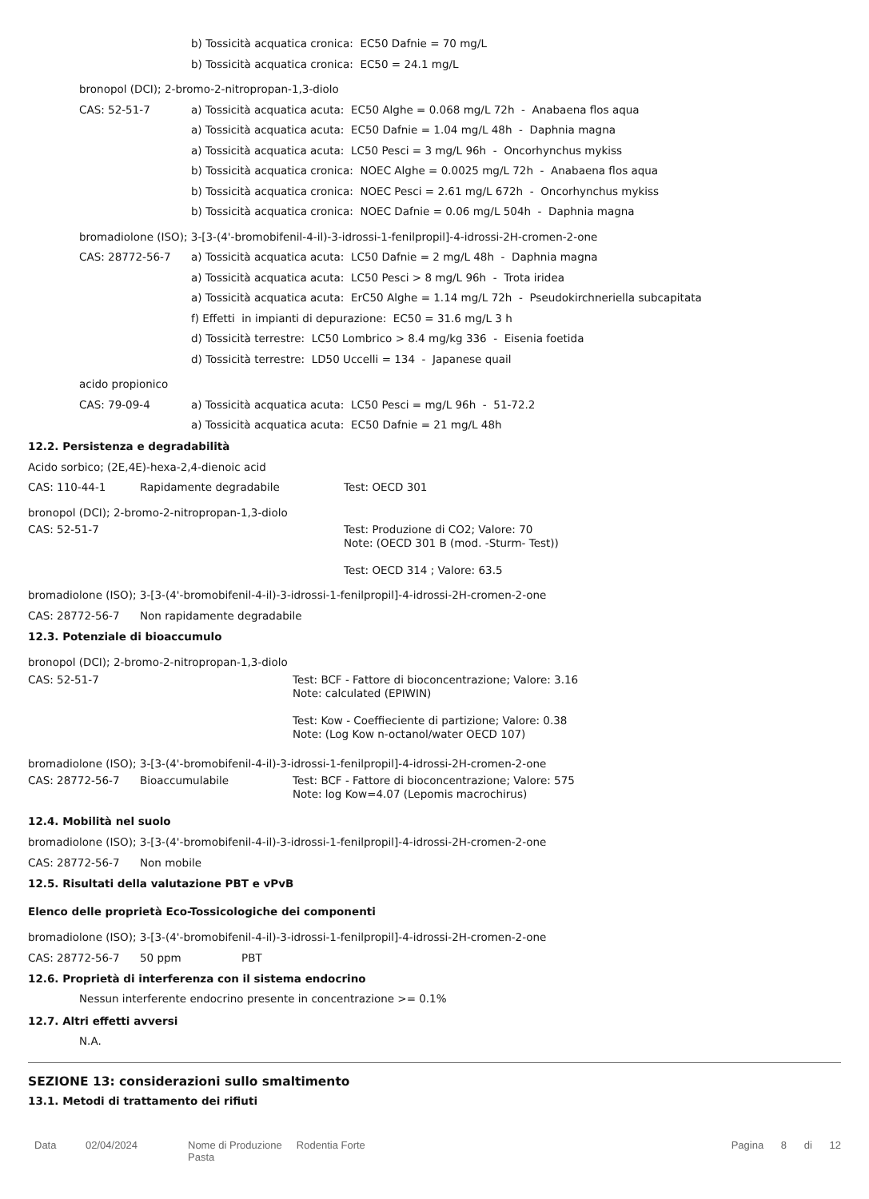b) Tossicità acquatica cronica: EC50 Dafnie = 70 mg/L
b) Tossicità acquatica cronica: EC50 = 24.1 mg/L
bronopol (DCI); 2-bromo-2-nitropropan-1,3-diolo
CAS: 52-51-7
a) Tossicità acquatica acuta: EC50 Alghe = 0.068 mg/L 72h - Anabaena flos aqua
a) Tossicità acquatica acuta: EC50 Dafnie = 1.04 mg/L 48h - Daphnia magna
a) Tossicità acquatica acuta: LC50 Pesci = 3 mg/L 96h - Oncorhynchus mykiss
b) Tossicità acquatica cronica: NOEC Alghe = 0.0025 mg/L 72h - Anabaena flos aqua
b) Tossicità acquatica cronica: NOEC Pesci = 2.61 mg/L 672h - Oncorhynchus mykiss
b) Tossicità acquatica cronica: NOEC Dafnie = 0.06 mg/L 504h - Daphnia magna
bromadiolone (ISO); 3-[3-(4'-bromobifenil-4-il)-3-idrossi-1-fenilpropil]-4-idrossi-2H-cromen-2-one
CAS: 28772-56-7
a) Tossicità acquatica acuta: LC50 Dafnie = 2 mg/L 48h - Daphnia magna
a) Tossicità acquatica acuta: LC50 Pesci > 8 mg/L 96h - Trota iridea
a) Tossicità acquatica acuta: ErC50 Alghe = 1.14 mg/L 72h - Pseudokirchneriella subcapitata
f) Effetti in impianti di depurazione: EC50 = 31.6 mg/L 3 h
d) Tossicità terrestre: LC50 Lombrico > 8.4 mg/kg 336 - Eisenia foetida
d) Tossicità terrestre: LD50 Uccelli = 134 - Japanese quail
acido propionico
CAS: 79-09-4
a) Tossicità acquatica acuta: LC50 Pesci = mg/L 96h - 51-72.2
a) Tossicità acquatica acuta: EC50 Dafnie = 21 mg/L 48h
12.2. Persistenza e degradabilità
Acido sorbico; (2E,4E)-hexa-2,4-dienoic acid
CAS: 110-44-1 Rapidamente degradabile Test: OECD 301
bronopol (DCI); 2-bromo-2-nitropropan-1,3-diolo
CAS: 52-51-7
Test: Produzione di CO2; Valore: 70
Note: (OECD 301 B (mod. -Sturm- Test))
Test: OECD 314 ; Valore: 63.5
bromadiolone (ISO); 3-[3-(4'-bromobifenil-4-il)-3-idrossi-1-fenilpropil]-4-idrossi-2H-cromen-2-one
CAS: 28772-56-7 Non rapidamente degradabile
12.3. Potenziale di bioaccumulo
bronopol (DCI); 2-bromo-2-nitropropan-1,3-diolo
CAS: 52-51-7
Test: BCF - Fattore di bioconcentrazione; Valore: 3.16
Note: calculated (EPIWIN)
Test: Kow - Coeffieciente di partizione; Valore: 0.38
Note: (Log Kow n-octanol/water OECD 107)
bromadiolone (ISO); 3-[3-(4'-bromobifenil-4-il)-3-idrossi-1-fenilpropil]-4-idrossi-2H-cromen-2-one
CAS: 28772-56-7 Bioaccumulabile
Test: BCF - Fattore di bioconcentrazione; Valore: 575
Note: log Kow=4.07 (Lepomis macrochirus)
12.4. Mobilità nel suolo
bromadiolone (ISO); 3-[3-(4'-bromobifenil-4-il)-3-idrossi-1-fenilpropil]-4-idrossi-2H-cromen-2-one
CAS: 28772-56-7 Non mobile
12.5. Risultati della valutazione PBT e vPvB
Elenco delle proprietà Eco-Tossicologiche dei componenti
bromadiolone (ISO); 3-[3-(4'-bromobifenil-4-il)-3-idrossi-1-fenilpropil]-4-idrossi-2H-cromen-2-one
CAS: 28772-56-7 50 ppm PBT
12.6. Proprietà di interferenza con il sistema endocrino
Nessun interferente endocrino presente in concentrazione >= 0.1%
12.7. Altri effetti avversi
N.A.
SEZIONE 13: considerazioni sullo smaltimento
13.1. Metodi di trattamento dei rifiuti
Data 02/04/2024 Nome di Produzione Rodentia Forte Pasta Pagina 8 di 12